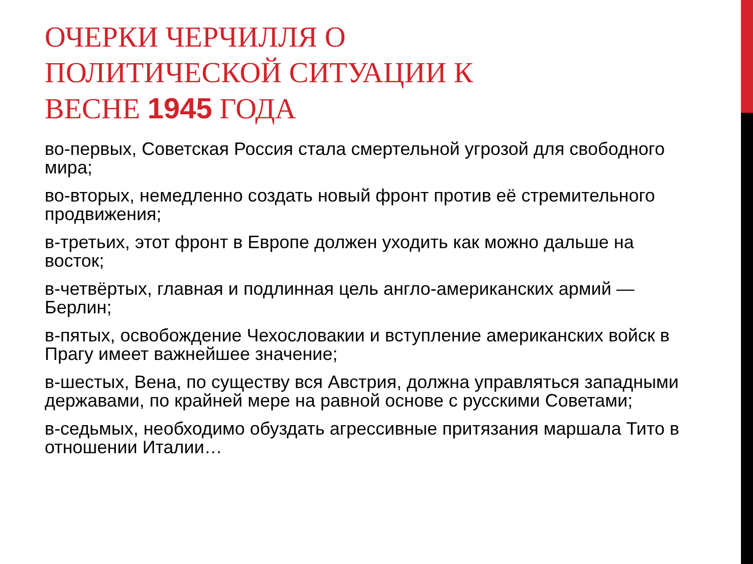ОЧЕРКИ ЧЕРЧИЛЛЯ О ПОЛИТИЧЕСКОЙ СИТУАЦИИ К ВЕСНЕ 1945 ГОДА
во-первых, Советская Россия стала смертельной угрозой для свободного мира;
во-вторых, немедленно создать новый фронт против её стремительного продвижения;
в-третьих, этот фронт в Европе должен уходить как можно дальше на восток;
в-четвёртых, главная и подлинная цель англо-американских армий — Берлин;
в-пятых, освобождение Чехословакии и вступление американских войск в Прагу имеет важнейшее значение;
в-шестых, Вена, по существу вся Австрия, должна управляться западными державами, по крайней мере на равной основе с русскими Советами;
в-седьмых, необходимо обуздать агрессивные притязания маршала Тито в отношении Италии…